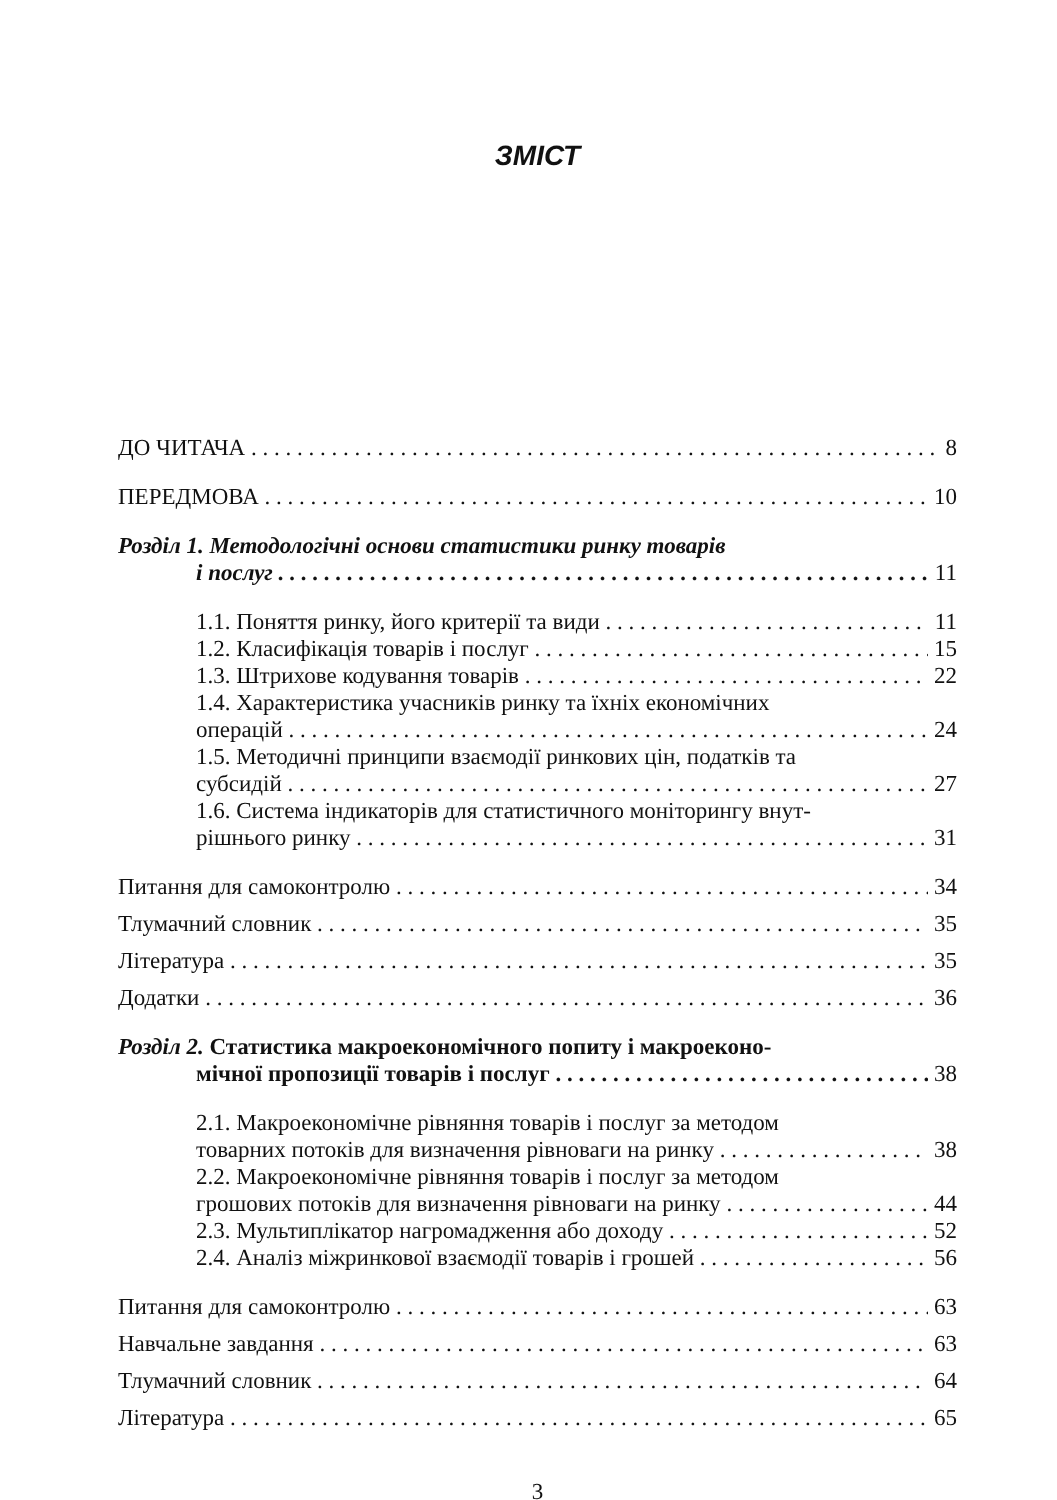ЗМІСТ
ДО ЧИТАЧА 8
ПЕРЕДМОВА 10
Розділ 1. Методологічні основи статистики ринку товарів
і послуг 11
1.1. Поняття ринку, його критерії та види 11
1.2. Класифікація товарів і послуг 15
1.3. Штрихове кодування товарів 22
1.4. Характеристика учасників ринку та їхніх економічних
операцій 24
1.5. Методичні принципи взаємодії ринкових цін, податків та
субсидій 27
1.6. Система індикаторів для статистичного моніторингу внут-
рішнього ринку 31
Питання для самоконтролю 34
Тлумачний словник 35
Література 35
Додатки 36
Розділ 2. Статистика макроекономічного попиту і макроеконо-
мічної пропозиції товарів і послуг 38
2.1. Макроекономічне рівняння товарів і послуг за методом
товарних потоків для визначення рівноваги на ринку 38
2.2. Макроекономічне рівняння товарів і послуг за методом
грошових потоків для визначення рівноваги на ринку 44
2.3. Мультиплікатор нагромадження або доходу 52
2.4. Аналіз міжринкової взаємодії товарів і грошей 56
Питання для самоконтролю 63
Навчальне завдання 63
Тлумачний словник 64
Література 65
3